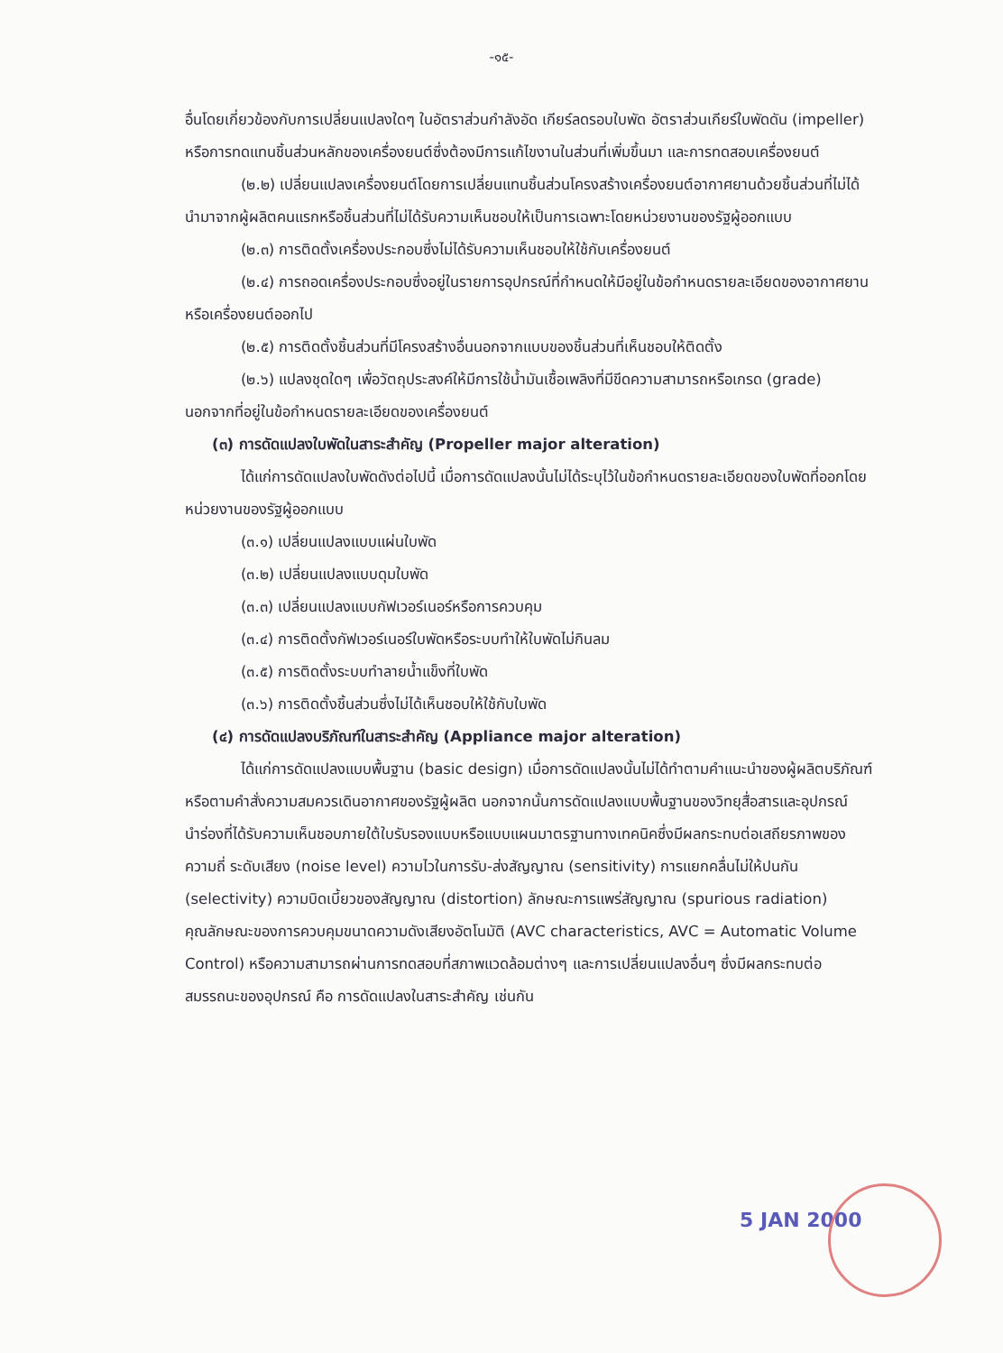-๑๕-
อื่นโดยเกี่ยวข้องกับการเปลี่ยนแปลงใดๆ ในอัตราส่วนกำลังอัด เกียร์ลดรอบใบพัด อัตราส่วนเกียร์ใบพัดดัน (impeller) หรือการทดแทนชิ้นส่วนหลักของเครื่องยนต์ซึ่งต้องมีการแก้ไขงานในส่วนที่เพิ่มขึ้นมา และการทดสอบเครื่องยนต์
(๒.๒) เปลี่ยนแปลงเครื่องยนต์โดยการเปลี่ยนแทนชิ้นส่วนโครงสร้างเครื่องยนต์อากาศยานด้วยชิ้นส่วนที่ไม่ได้นำมาจากผู้ผลิตคนแรกหรือชิ้นส่วนที่ไม่ได้รับความเห็นชอบให้เป็นการเฉพาะโดยหน่วยงานของรัฐผู้ออกแบบ
(๒.๓) การติดตั้งเครื่องประกอบซึ่งไม่ได้รับความเห็นชอบให้ใช้กับเครื่องยนต์
(๒.๔) การถอดเครื่องประกอบซึ่งอยู่ในรายการอุปกรณ์ที่กำหนดให้มีอยู่ในข้อกำหนดรายละเอียดของอากาศยานหรือเครื่องยนต์ออกไป
(๒.๕) การติดตั้งชิ้นส่วนที่มีโครงสร้างอื่นนอกจากแบบของชิ้นส่วนที่เห็นชอบให้ติดตั้ง
(๒.๖) แปลงชุดใดๆ เพื่อวัตถุประสงค์ให้มีการใช้น้ำมันเชื้อเพลิงที่มีขีดความสามารถหรือเกรด (grade) นอกจากที่อยู่ในข้อกำหนดรายละเอียดของเครื่องยนต์
(๓) การดัดแปลงใบพัดในสาระสำคัญ (Propeller major alteration)
ได้แก่การดัดแปลงใบพัดดังต่อไปนี้ เมื่อการดัดแปลงนั้นไม่ได้ระบุไว้ในข้อกำหนดรายละเอียดของใบพัดที่ออกโดยหน่วยงานของรัฐผู้ออกแบบ
(๓.๑) เปลี่ยนแปลงแบบแผ่นใบพัด
(๓.๒) เปลี่ยนแปลงแบบดุมใบพัด
(๓.๓) เปลี่ยนแปลงแบบกัฟเวอร์เนอร์หรือการควบคุม
(๓.๔) การติดตั้งกัฟเวอร์เนอร์ใบพัดหรือระบบทำให้ใบพัดไม่กินลม
(๓.๕) การติดตั้งระบบทำลายน้ำแข็งที่ใบพัด
(๓.๖) การติดตั้งชิ้นส่วนซึ่งไม่ได้เห็นชอบให้ใช้กับใบพัด
(๔) การดัดแปลงบริภัณฑ์ในสาระสำคัญ (Appliance major alteration)
ได้แก่การดัดแปลงแบบพื้นฐาน (basic design) เมื่อการดัดแปลงนั้นไม่ได้ทำตามคำแนะนำของผู้ผลิตบริภัณฑ์ หรือตามคำสั่งความสมควรเดินอากาศของรัฐผู้ผลิต นอกจากนั้นการดัดแปลงแบบพื้นฐานของวิทยุสื่อสารและอุปกรณ์นำร่องที่ได้รับความเห็นชอบภายใต้ใบรับรองแบบหรือแบบแผนมาตรฐานทางเทคนิคซึ่งมีผลกระทบต่อเสถียรภาพของความถี่ ระดับเสียง (noise level) ความไวในการรับ-ส่งสัญญาณ (sensitivity) การแยกคลื่นไม่ให้ปนกัน (selectivity) ความบิดเบี้ยวของสัญญาณ (distortion) ลักษณะการแพร่สัญญาณ (spurious radiation) คุณลักษณะของการควบคุมขนาดความดังเสียงอัตโนมัติ (AVC characteristics, AVC = Automatic Volume Control) หรือความสามารถผ่านการทดสอบที่สภาพแวดล้อมต่างๆ และการเปลี่ยนแปลงอื่นๆ ซึ่งมีผลกระทบต่อสมรรถนะของอุปกรณ์ คือ การดัดแปลงในสาระสำคัญ เช่นกัน
5 JAN 2000